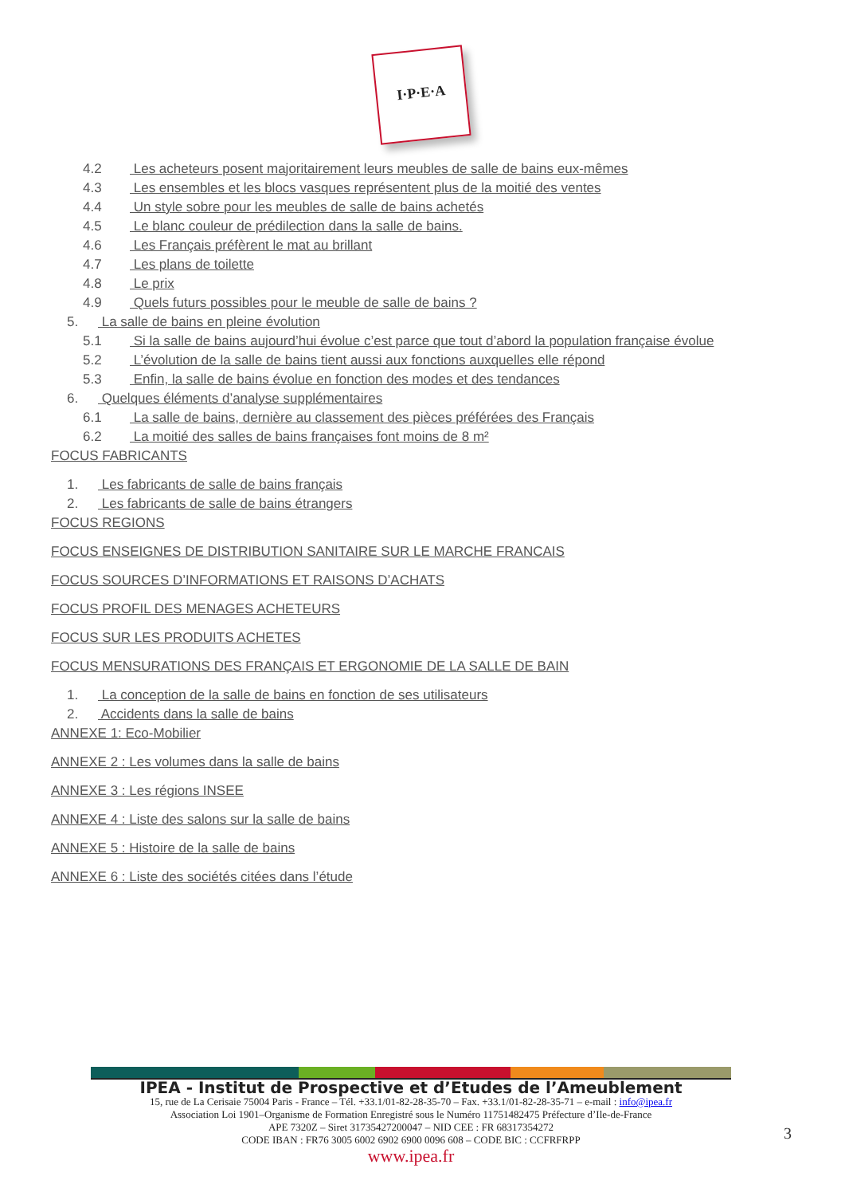I·P·E·A
4.2 Les acheteurs posent majoritairement leurs meubles de salle de bains eux-mêmes
4.3 Les ensembles et les blocs vasques représentent plus de la moitié des ventes
4.4 Un style sobre pour les meubles de salle de bains achetés
4.5 Le blanc couleur de prédilection dans la salle de bains.
4.6 Les Français préfèrent le mat au brillant
4.7 Les plans de toilette
4.8 Le prix
4.9 Quels futurs possibles pour le meuble de salle de bains ?
5. La salle de bains en pleine évolution
5.1 Si la salle de bains aujourd’hui évolue c’est parce que tout d’abord la population française évolue
5.2 L’évolution de la salle de bains tient aussi aux fonctions auxquelles elle répond
5.3 Enfin, la salle de bains évolue en fonction des modes et des tendances
6. Quelques éléments d’analyse supplémentaires
6.1 La salle de bains, dernière au classement des pièces préférées des Français
6.2 La moitié des salles de bains françaises font moins de 8 m²
FOCUS FABRICANTS
1. Les fabricants de salle de bains français
2. Les fabricants de salle de bains étrangers
FOCUS REGIONS
FOCUS ENSEIGNES DE DISTRIBUTION SANITAIRE SUR LE MARCHE FRANCAIS
FOCUS SOURCES D’INFORMATIONS ET RAISONS D’ACHATS
FOCUS PROFIL DES MENAGES ACHETEURS
FOCUS SUR LES PRODUITS ACHETES
FOCUS MENSURATIONS DES FRANÇAIS ET ERGONOMIE DE LA SALLE DE BAIN
1. La conception de la salle de bains en fonction de ses utilisateurs
2. Accidents dans la salle de bains
ANNEXE 1: Eco-Mobilier
ANNEXE 2 : Les volumes dans la salle de bains
ANNEXE 3 : Les régions INSEE
ANNEXE 4 : Liste des salons sur la salle de bains
ANNEXE 5 : Histoire de la salle de bains
ANNEXE 6 : Liste des sociétés citées dans l’étude
IPEA - Institut de Prospective et d’Etudes de l’Ameublement
15, rue de La Cerisaie 75004 Paris - France – Tél. +33.1/01-82-28-35-70 – Fax. +33.1/01-82-28-35-71 – e-mail : info@ipea.fr
Association Loi 1901–Organisme de Formation Enregistré sous le Numéro 11751482475 Préfecture d’Ile-de-France
APE 7320Z – Siret 31735427200047 – NID CEE : FR 68317354272
CODE IBAN : FR76 3005 6002 6902 6900 0096 608 – CODE BIC : CCFRFRPP
www.ipea.fr
3